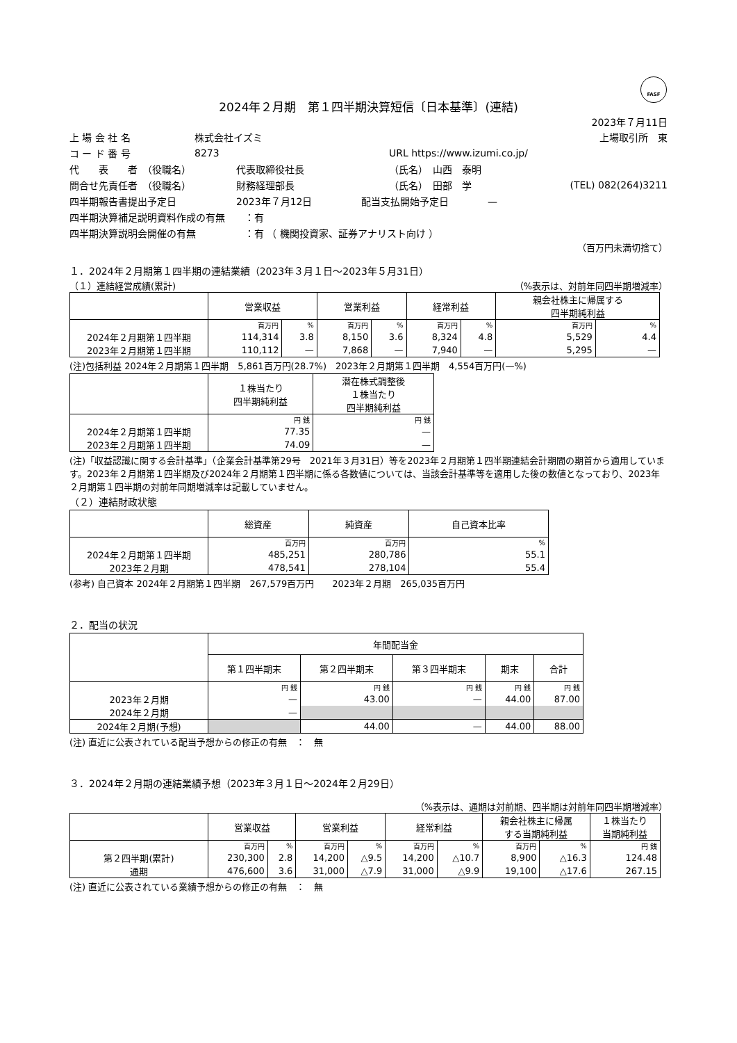FASF
2024年２月期　第１四半期決算短信〔日本基準〕(連結)
2023年７月11日
上 場 会 社 名 株式会社イズミ 上場取引所　東
コ ー ド 番 号 8273 URL https://www.izumi.co.jp/
代　　表　　者　（役職名） 代表取締役社長 （氏名）　山西　泰明
問合せ先責任者　（役職名） 財務経理部長 （氏名）　田部　学 (TEL) 082(264)3211
四半期報告書提出予定日 2023年７月12日 配当支払開始予定日　　　　—
四半期決算補足説明資料作成の有無　　：有
四半期決算説明会開催の有無　　　　　：有 （ 機関投資家、証券アナリスト向け ）
（百万円未満切捨て）
１．2024年２月期第１四半期の連結業績（2023年３月１日～2023年５月31日）
（１）連結経営成績(累計) （%表示は、対前年同四半期増減率）
| | 営業収益 | | 営業利益 | | 経常利益 | | 親会社株主に帰属する 四半期純利益 | |
| --- | --- | --- | --- | --- | --- | --- | --- | --- |
| | 百万円 | % | 百万円 | % | 百万円 | % | 百万円 | % |
| 2024年２月期第１四半期 | 114,314 | 3.8 | 8,150 | 3.6 | 8,324 | 4.8 | 5,529 | 4.4 |
| 2023年２月期第１四半期 | 110,112 | — | 7,868 | — | 7,940 | — | 5,295 | — |
(注)包括利益 2024年２月期第１四半期　5,861百万円(28.7%)　2023年２月期第１四半期　4,554百万円(—%)
| | １株当たり 四半期純利益 | 潜在株式調整後 １株当たり 四半期純利益 |
| --- | --- | --- |
| | 円 銭 | 円 銭 |
| 2024年２月期第１四半期 | 77.35 | — |
| 2023年２月期第１四半期 | 74.09 | — |
(注)「収益認識に関する会計基準」（企業会計基準第29号　2021年３月31日）等を2023年２月期第１四半期連結会計期間の期首から適用しています。2023年２月期第１四半期及び2024年２月期第１四半期に係る各数値については、当該会計基準等を適用した後の数値となっており、2023年２月期第１四半期の対前年同期増減率は記載していません。
（２）連結財政状態
| | 総資産 | 純資産 | 自己資本比率 |
| --- | --- | --- | --- |
| | 百万円 | 百万円 | % |
| 2024年２月期第１四半期 | 485,251 | 280,786 | 55.1 |
| 2023年２月期 | 478,541 | 278,104 | 55.4 |
(参考) 自己資本 2024年２月期第１四半期　267,579百万円　　2023年２月期　265,035百万円
２．配当の状況
| | 年間配当金 | | | | |
| --- | --- | --- | --- | --- | --- |
| | 第１四半期末 | 第２四半期末 | 第３四半期末 | 期末 | 合計 |
| | 円 銭 | 円 銭 | 円 銭 | 円 銭 | 円 銭 |
| 2023年２月期 | — | 43.00 | — | 44.00 | 87.00 |
| 2024年２月期 | — | | | | |
| 2024年２月期(予想) | | 44.00 | — | 44.00 | 88.00 |
(注) 直近に公表されている配当予想からの修正の有無　：　無
３．2024年２月期の連結業績予想（2023年３月１日～2024年２月29日）
（%表示は、通期は対前期、四半期は対前年同四半期増減率）
| | 営業収益 | | 営業利益 | | 経常利益 | | 親会社株主に帰属 する当期純利益 | | １株当たり 当期純利益 |
| --- | --- | --- | --- | --- | --- | --- | --- | --- | --- |
| | 百万円 | % | 百万円 | % | 百万円 | % | 百万円 | % | 円 銭 |
| 第２四半期(累計) | 230,300 | 2.8 | 14,200 | △9.5 | 14,200 | △10.7 | 8,900 | △16.3 | 124.48 |
| 通期 | 476,600 | 3.6 | 31,000 | △7.9 | 31,000 | △9.9 | 19,100 | △17.6 | 267.15 |
(注) 直近に公表されている業績予想からの修正の有無　：　無